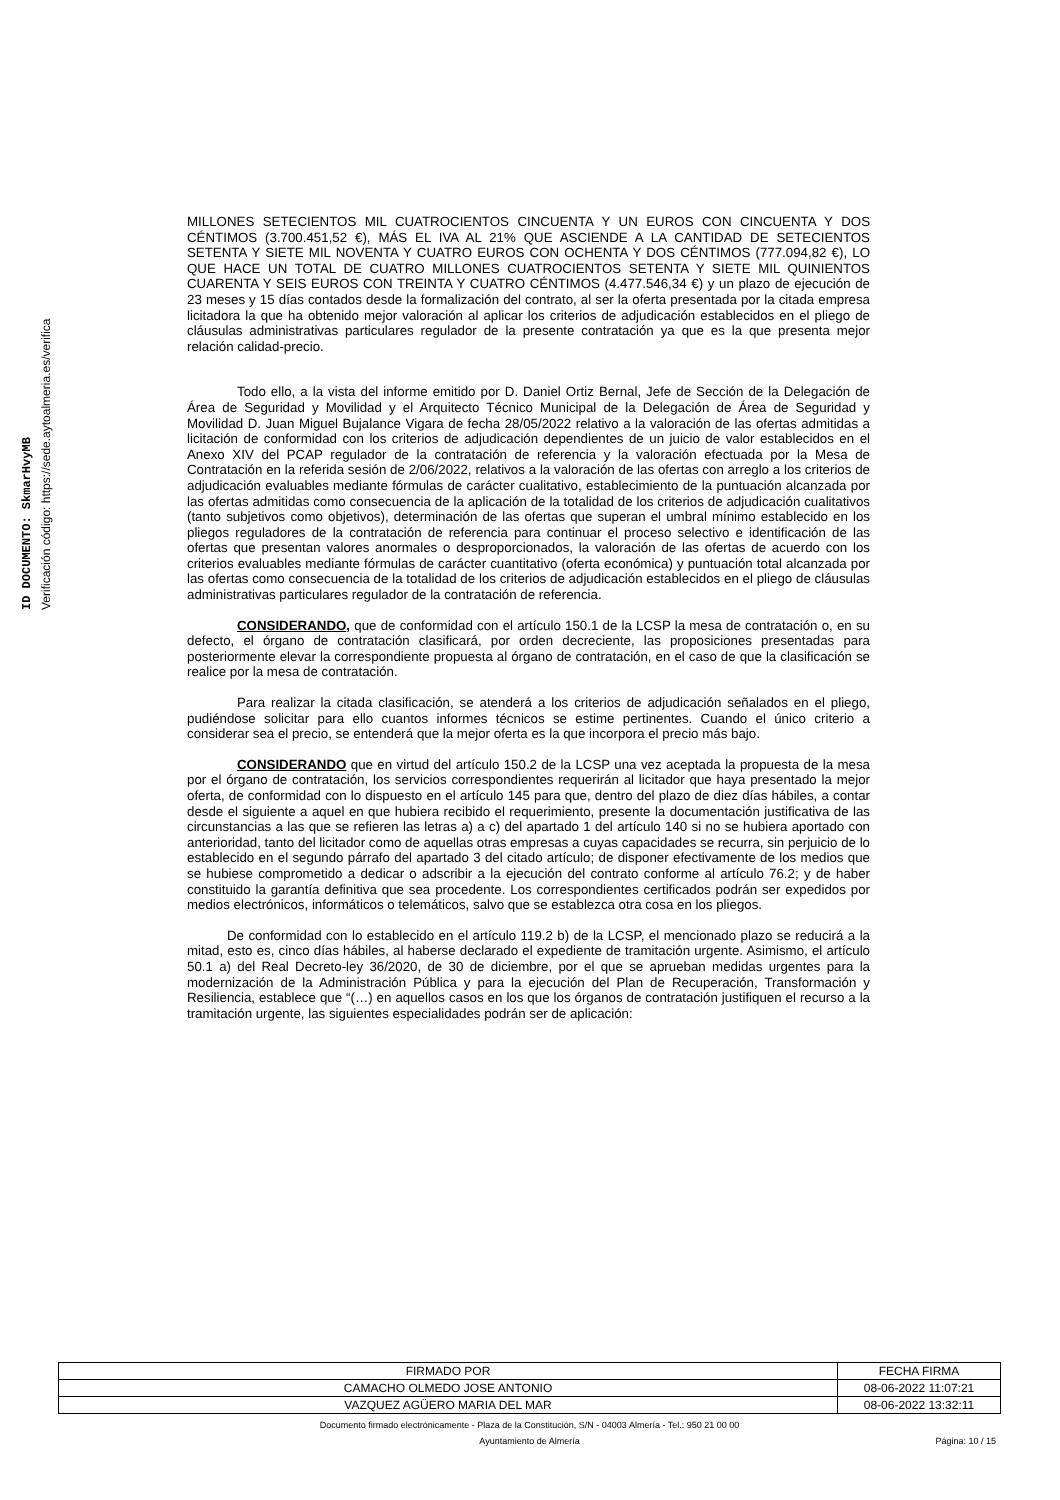ID DOCUMENTO: SkmarHvyMB
Verificación código: https://sede.aytoalmeria.es/verifica
MILLONES SETECIENTOS MIL CUATROCIENTOS CINCUENTA Y UN EUROS CON CINCUENTA Y DOS CÉNTIMOS (3.700.451,52 €), MÁS EL IVA AL 21% QUE ASCIENDE A LA CANTIDAD DE SETECIENTOS SETENTA Y SIETE MIL NOVENTA Y CUATRO EUROS CON OCHENTA Y DOS CÉNTIMOS (777.094,82 €), LO QUE HACE UN TOTAL DE CUATRO MILLONES CUATROCIENTOS SETENTA Y SIETE MIL QUINIENTOS CUARENTA Y SEIS EUROS CON TREINTA Y CUATRO CÉNTIMOS (4.477.546,34 €) y un plazo de ejecución de 23 meses y 15 días contados desde la formalización del contrato, al ser la oferta presentada por la citada empresa licitadora la que ha obtenido mejor valoración al aplicar los criterios de adjudicación establecidos en el pliego de cláusulas administrativas particulares regulador de la presente contratación ya que es la que presenta mejor relación calidad-precio.
Todo ello, a la vista del informe emitido por D. Daniel Ortiz Bernal, Jefe de Sección de la Delegación de Área de Seguridad y Movilidad y el Arquitecto Técnico Municipal de la Delegación de Área de Seguridad y Movilidad D. Juan Miguel Bujalance Vigara de fecha 28/05/2022 relativo a la valoración de las ofertas admitidas a licitación de conformidad con los criterios de adjudicación dependientes de un juicio de valor establecidos en el Anexo XIV del PCAP regulador de la contratación de referencia y la valoración efectuada por la Mesa de Contratación en la referida sesión de 2/06/2022, relativos a la valoración de las ofertas con arreglo a los criterios de adjudicación evaluables mediante fórmulas de carácter cualitativo, establecimiento de la puntuación alcanzada por las ofertas admitidas como consecuencia de la aplicación de la totalidad de los criterios de adjudicación cualitativos (tanto subjetivos como objetivos), determinación de las ofertas que superan el umbral mínimo establecido en los pliegos reguladores de la contratación de referencia para continuar el proceso selectivo e identificación de las ofertas que presentan valores anormales o desproporcionados, la valoración de las ofertas de acuerdo con los criterios evaluables mediante fórmulas de carácter cuantitativo (oferta económica) y puntuación total alcanzada por las ofertas como consecuencia de la totalidad de los criterios de adjudicación establecidos en el pliego de cláusulas administrativas particulares regulador de la contratación de referencia.
CONSIDERANDO, que de conformidad con el artículo 150.1 de la LCSP la mesa de contratación o, en su defecto, el órgano de contratación clasificará, por orden decreciente, las proposiciones presentadas para posteriormente elevar la correspondiente propuesta al órgano de contratación, en el caso de que la clasificación se realice por la mesa de contratación.
Para realizar la citada clasificación, se atenderá a los criterios de adjudicación señalados en el pliego, pudiéndose solicitar para ello cuantos informes técnicos se estime pertinentes. Cuando el único criterio a considerar sea el precio, se entenderá que la mejor oferta es la que incorpora el precio más bajo.
CONSIDERANDO que en virtud del artículo 150.2 de la LCSP una vez aceptada la propuesta de la mesa por el órgano de contratación, los servicios correspondientes requerirán al licitador que haya presentado la mejor oferta, de conformidad con lo dispuesto en el artículo 145 para que, dentro del plazo de diez días hábiles, a contar desde el siguiente a aquel en que hubiera recibido el requerimiento, presente la documentación justificativa de las circunstancias a las que se refieren las letras a) a c) del apartado 1 del artículo 140 si no se hubiera aportado con anterioridad, tanto del licitador como de aquellas otras empresas a cuyas capacidades se recurra, sin perjuicio de lo establecido en el segundo párrafo del apartado 3 del citado artículo; de disponer efectivamente de los medios que se hubiese comprometido a dedicar o adscribir a la ejecución del contrato conforme al artículo 76.2; y de haber constituido la garantía definitiva que sea procedente. Los correspondientes certificados podrán ser expedidos por medios electrónicos, informáticos o telemáticos, salvo que se establezca otra cosa en los pliegos.
De conformidad con lo establecido en el artículo 119.2 b) de la LCSP, el mencionado plazo se reducirá a la mitad, esto es, cinco días hábiles, al haberse declarado el expediente de tramitación urgente. Asimismo, el artículo 50.1 a) del Real Decreto-ley 36/2020, de 30 de diciembre, por el que se aprueban medidas urgentes para la modernización de la Administración Pública y para la ejecución del Plan de Recuperación, Transformación y Resiliencia, establece que “(…) en aquellos casos en los que los órganos de contratación justifiquen el recurso a la tramitación urgente, las siguientes especialidades podrán ser de aplicación:
| FIRMADO POR | FECHA FIRMA |
| CAMACHO OLMEDO JOSE ANTONIO | 08-06-2022 11:07:21 |
| VAZQUEZ AGÜERO MARIA DEL MAR | 08-06-2022 13:32:11 |
Documento firmado electrónicamente - Plaza de la Constitución, S/N - 04003 Almería - Tel.: 950 21 00 00
Ayuntamiento de Almería Página: 10 / 15